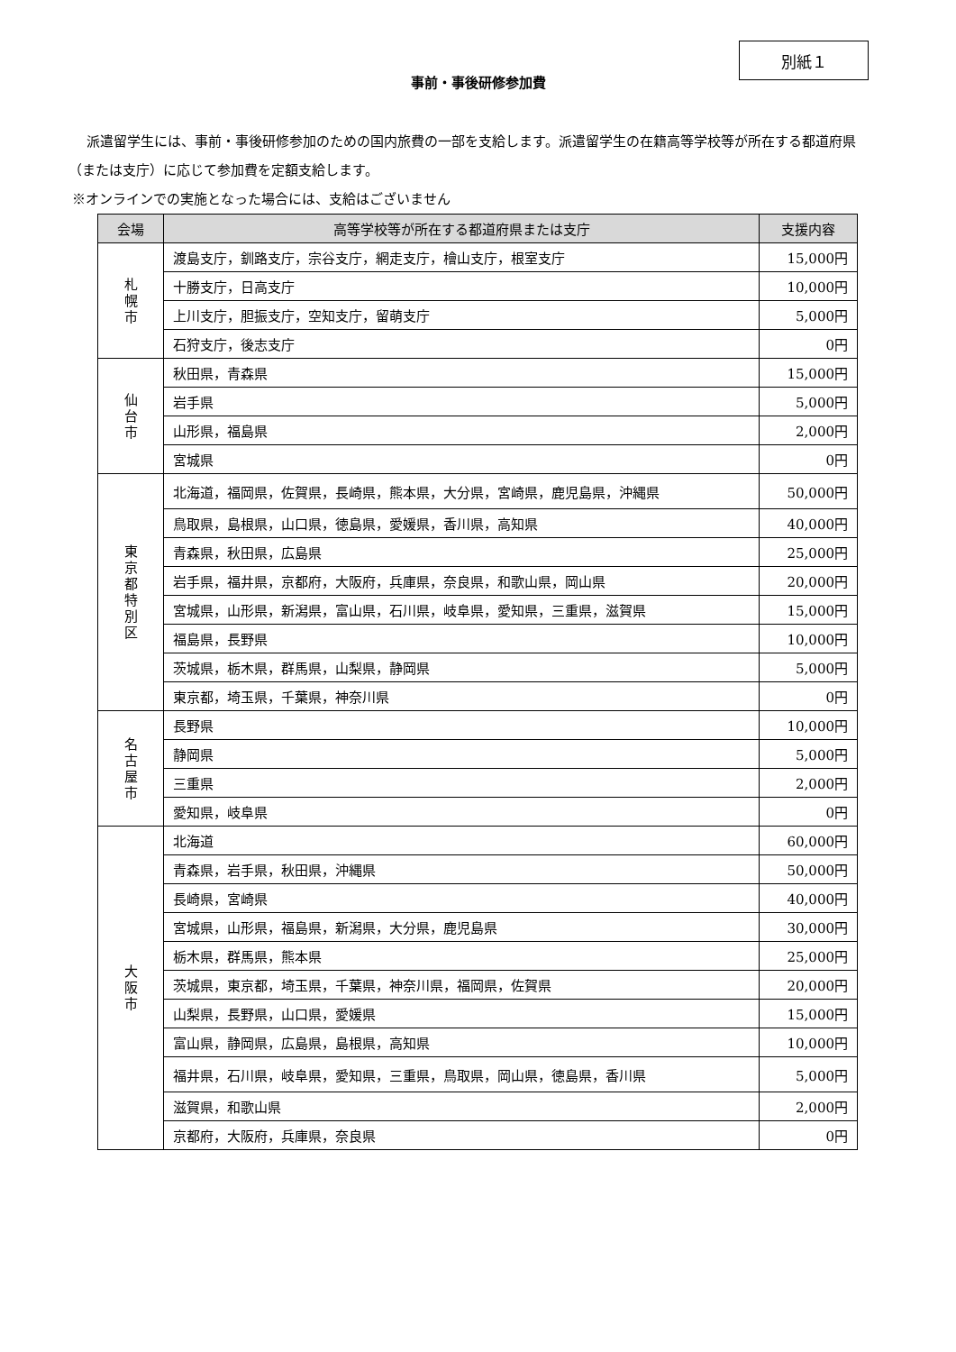別紙１
事前・事後研修参加費
派遣留学生には、事前・事後研修参加のための国内旅費の一部を支給します。派遣留学生の在籍高等学校等が所在する都道府県（または支庁）に応じて参加費を定額支給します。
※オンラインでの実施となった場合には、支給はございません
| 会場 | 高等学校等が所在する都道府県または支庁 | 支援内容 |
| --- | --- | --- |
| 札 幌 市 | 渡島支庁，釧路支庁，宗谷支庁，網走支庁，檜山支庁，根室支庁 | 15,000円 |
| | 十勝支庁，日高支庁 | 10,000円 |
| | 上川支庁，胆振支庁，空知支庁，留萌支庁 | 5,000円 |
| | 石狩支庁，後志支庁 | 0円 |
| 仙 台 市 | 秋田県，青森県 | 15,000円 |
| | 岩手県 | 5,000円 |
| | 山形県，福島県 | 2,000円 |
| | 宮城県 | 0円 |
| 東 京 都 特 別 区 | 北海道，福岡県，佐賀県，長崎県，熊本県，大分県，宮崎県，鹿児島県，沖縄県 | 50,000円 |
| | 鳥取県，島根県，山口県，徳島県，愛媛県，香川県，高知県 | 40,000円 |
| | 青森県，秋田県，広島県 | 25,000円 |
| | 岩手県，福井県，京都府，大阪府，兵庫県，奈良県，和歌山県，岡山県 | 20,000円 |
| | 宮城県，山形県，新潟県，富山県，石川県，岐阜県，愛知県，三重県，滋賀県 | 15,000円 |
| | 福島県，長野県 | 10,000円 |
| | 茨城県，栃木県，群馬県，山梨県，静岡県 | 5,000円 |
| | 東京都，埼玉県，千葉県，神奈川県 | 0円 |
| 名 古 屋 市 | 長野県 | 10,000円 |
| | 静岡県 | 5,000円 |
| | 三重県 | 2,000円 |
| | 愛知県，岐阜県 | 0円 |
| 大 阪 市 | 北海道 | 60,000円 |
| | 青森県，岩手県，秋田県，沖縄県 | 50,000円 |
| | 長崎県，宮崎県 | 40,000円 |
| | 宮城県，山形県，福島県，新潟県，大分県，鹿児島県 | 30,000円 |
| | 栃木県，群馬県，熊本県 | 25,000円 |
| | 茨城県，東京都，埼玉県，千葉県，神奈川県，福岡県，佐賀県 | 20,000円 |
| | 山梨県，長野県，山口県，愛媛県 | 15,000円 |
| | 富山県，静岡県，広島県，島根県，高知県 | 10,000円 |
| | 福井県，石川県，岐阜県，愛知県，三重県，鳥取県，岡山県，徳島県，香川県 | 5,000円 |
| | 滋賀県，和歌山県 | 2,000円 |
| | 京都府，大阪府，兵庫県，奈良県 | 0円 |